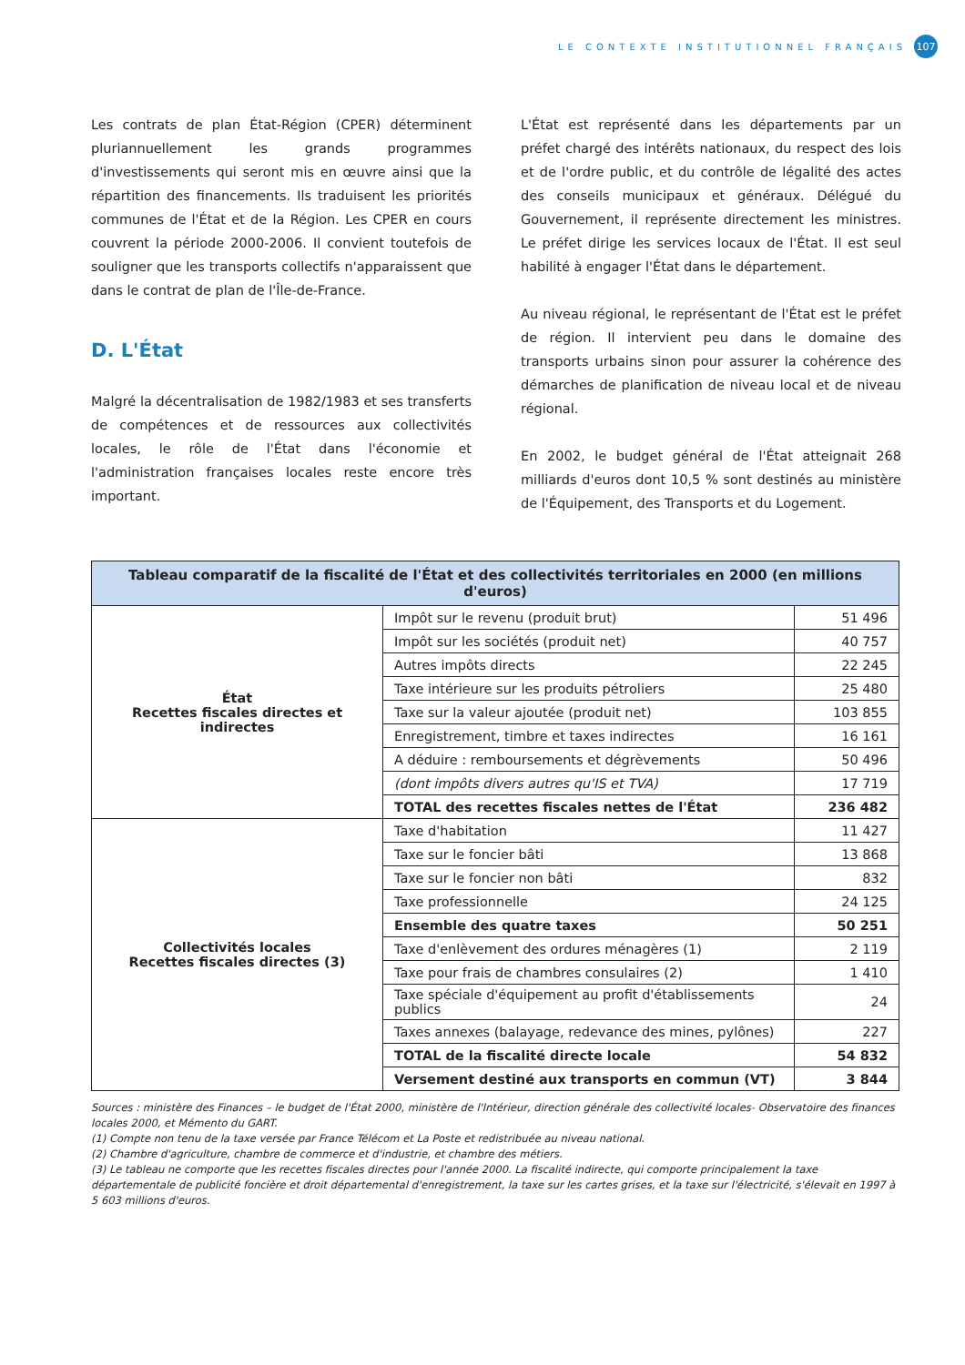LE CONTEXTE INSTITUTIONNEL FRANÇAIS 107
Les contrats de plan État-Région (CPER) déterminent plurian­nuellement les grands programmes d'investissements qui seront mis en œuvre ainsi que la répartition des financements. Ils traduisent les priorités communes de l'État et de la Région. Les CPER en cours couvrent la période 2000-2006. Il convient toutefois de souligner que les transports collectifs n'apparais­sent que dans le contrat de plan de l'Île-de-France.
D. L'État
Malgré la décentralisation de 1982/1983 et ses transferts de compétences et de ressources aux collectivités locales, le rôle de l'État dans l'économie et l'administration françaises locales reste encore très important.
L'État est représenté dans les départements par un préfet chargé des intérêts nationaux, du respect des lois et de l'ordre public, et du contrôle de légalité des actes des conseils municipaux et généraux. Délégué du Gouvernement, il repré­sente directement les ministres. Le préfet dirige les services locaux de l'État. Il est seul habilité à engager l'État dans le département.
Au niveau régional, le représentant de l'État est le préfet de région. Il intervient peu dans le domaine des transports urbains sinon pour assurer la cohérence des démarches de planification de niveau local et de niveau régional.
En 2002, le budget général de l'État atteignait 268 milliards d'euros dont 10,5 % sont destinés au ministère de l'Équipe­ment, des Transports et du Logement.
| Tableau comparatif de la fiscalité de l'État et des collectivités territoriales en 2000 (en millions d'euros) | | |
| --- | --- | --- |
| État Recettes fiscales directes et indirectes | Impôt sur le revenu (produit brut) | 51 496 |
| | Impôt sur les sociétés (produit net) | 40 757 |
| | Autres impôts directs | 22 245 |
| | Taxe intérieure sur les produits pétroliers | 25 480 |
| | Taxe sur la valeur ajoutée (produit net) | 103 855 |
| | Enregistrement, timbre et taxes indirectes | 16 161 |
| | A déduire : remboursements et dégrèvements | 50 496 |
| | (dont impôts divers autres qu'IS et TVA) | 17 719 |
| | TOTAL des recettes fiscales nettes de l'État | 236 482 |
| Collectivités locales Recettes fiscales directes (3) | Taxe d'habitation | 11 427 |
| | Taxe sur le foncier bâti | 13 868 |
| | Taxe sur le foncier non bâti | 832 |
| | Taxe professionnelle | 24 125 |
| | Ensemble des quatre taxes | 50 251 |
| | Taxe d'enlèvement des ordures ménagères (1) | 2 119 |
| | Taxe pour frais de chambres consulaires (2) | 1 410 |
| | Taxe spéciale d'équipement au profit d'établissements publics | 24 |
| | Taxes annexes (balayage, redevance des mines, pylônes) | 227 |
| | TOTAL de la fiscalité directe locale | 54 832 |
| | Versement destiné aux transports en commun (VT) | 3 844 |
Sources : ministère des Finances – le budget de l'État 2000, ministère de l'Intérieur, direction générale des collectivité locales- Observatoire des finances locales 2000, et Mémento du GART.
(1) Compte non tenu de la taxe versée par France Télécom et La Poste et redistribuée au niveau national.
(2) Chambre d'agriculture, chambre de commerce et d'industrie, et chambre des métiers.
(3) Le tableau ne comporte que les recettes fiscales directes pour l'année 2000. La fiscalité indirecte, qui comporte principalement la taxe départementale de publicité foncière et droit départemental d'enregistrement, la taxe sur les cartes grises, et la taxe sur l'électricité, s'élevait en 1997 à 5 603 millions d'euros.